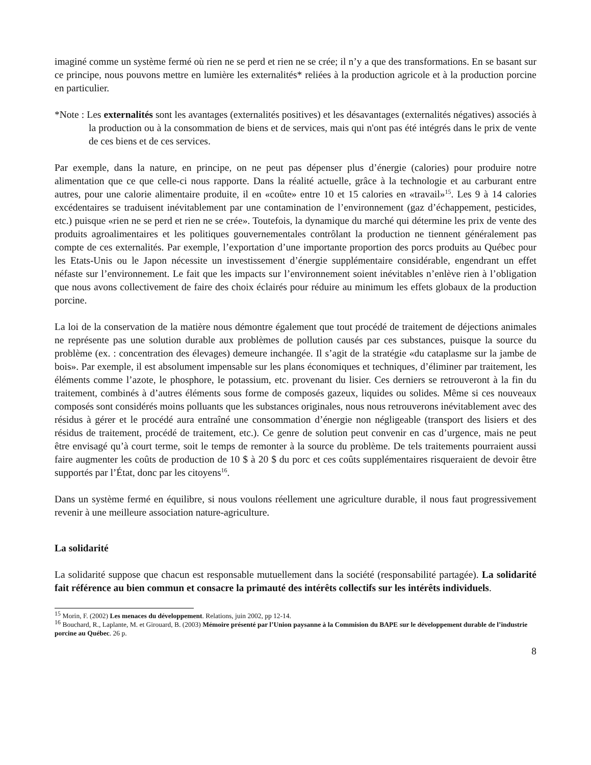imaginé comme un système fermé où rien ne se perd et rien ne se crée; il n’y a que des transformations. En se basant sur ce principe, nous pouvons mettre en lumière les externalités* reliées à la production agricole et à la production porcine en particulier.
*Note : Les externalités sont les avantages (externalités positives) et les désavantages (externalités négatives) associés à la production ou à la consommation de biens et de services, mais qui n'ont pas été intégrés dans le prix de vente de ces biens et de ces services.
Par exemple, dans la nature, en principe, on ne peut pas dépenser plus d’énergie (calories) pour produire notre alimentation que ce que celle-ci nous rapporte. Dans la réalité actuelle, grâce à la technologie et au carburant entre autres, pour une calorie alimentaire produite, il en «coûte» entre 10 et 15 calories en «travail»<sup>15</sup>. Les 9 à 14 calories excédentaires se traduisent inévitablement par une contamination de l’environnement (gaz d’échappement, pesticides, etc.) puisque «rien ne se perd et rien ne se crée». Toutefois, la dynamique du marché qui détermine les prix de vente des produits agroalimentaires et les politiques gouvernementales contrôlant la production ne tiennent généralement pas compte de ces externalités. Par exemple, l’exportation d’une importante proportion des porcs produits au Québec pour les Etats-Unis ou le Japon nécessite un investissement d’énergie supplémentaire considérable, engendrant un effet néfaste sur l’environnement. Le fait que les impacts sur l’environnement soient inévitables n’enlève rien à l’obligation que nous avons collectivement de faire des choix éclairés pour réduire au minimum les effets globaux de la production porcine.
La loi de la conservation de la matière nous démontre également que tout procédé de traitement de déjections animales ne représente pas une solution durable aux problèmes de pollution causés par ces substances, puisque la source du problème (ex. : concentration des élevages) demeure inchangée. Il s’agit de la stratégie «du cataplasme sur la jambe de bois». Par exemple, il est absolument impensable sur les plans économiques et techniques, d’éliminer par traitement, les éléments comme l’azote, le phosphore, le potassium, etc. provenant du lisier. Ces derniers se retrouveront à la fin du traitement, combinés à d’autres éléments sous forme de composés gazeux, liquides ou solides. Même si ces nouveaux composés sont considérés moins polluants que les substances originales, nous nous retrouverons inévitablement avec des résidus à gérer et le procédé aura entraîné une consommation d’énergie non négligeable (transport des lisiers et des résidus de traitement, procédé de traitement, etc.). Ce genre de solution peut convenir en cas d’urgence, mais ne peut être envisagé qu’à court terme, soit le temps de remonter à la source du problème. De tels traitements pourraient aussi faire augmenter les coûts de production de 10 $ à 20 $ du porc et ces coûts supplémentaires risqueraient de devoir être supportés par l’État, donc par les citoyens<sup>16</sup>.
Dans un système fermé en équilibre, si nous voulons réellement une agriculture durable, il nous faut progressivement revenir à une meilleure association nature-agriculture.
La solidarité
La solidarité suppose que chacun est responsable mutuellement dans la société (responsabilité partagée). La solidarité fait référence au bien commun et consacre la primauté des intérêts collectifs sur les intérêts individuels.
<sup>15</sup> Morin, F. (2002) Les menaces du développement. Relations, juin 2002, pp 12-14.
<sup>16</sup> Bouchard, R., Laplante, M. et Girouard, B. (2003) Mémoire présenté par l’Union paysanne à la Commision du BAPE sur le développement durable de l’industrie porcine au Québec. 26 p.
8